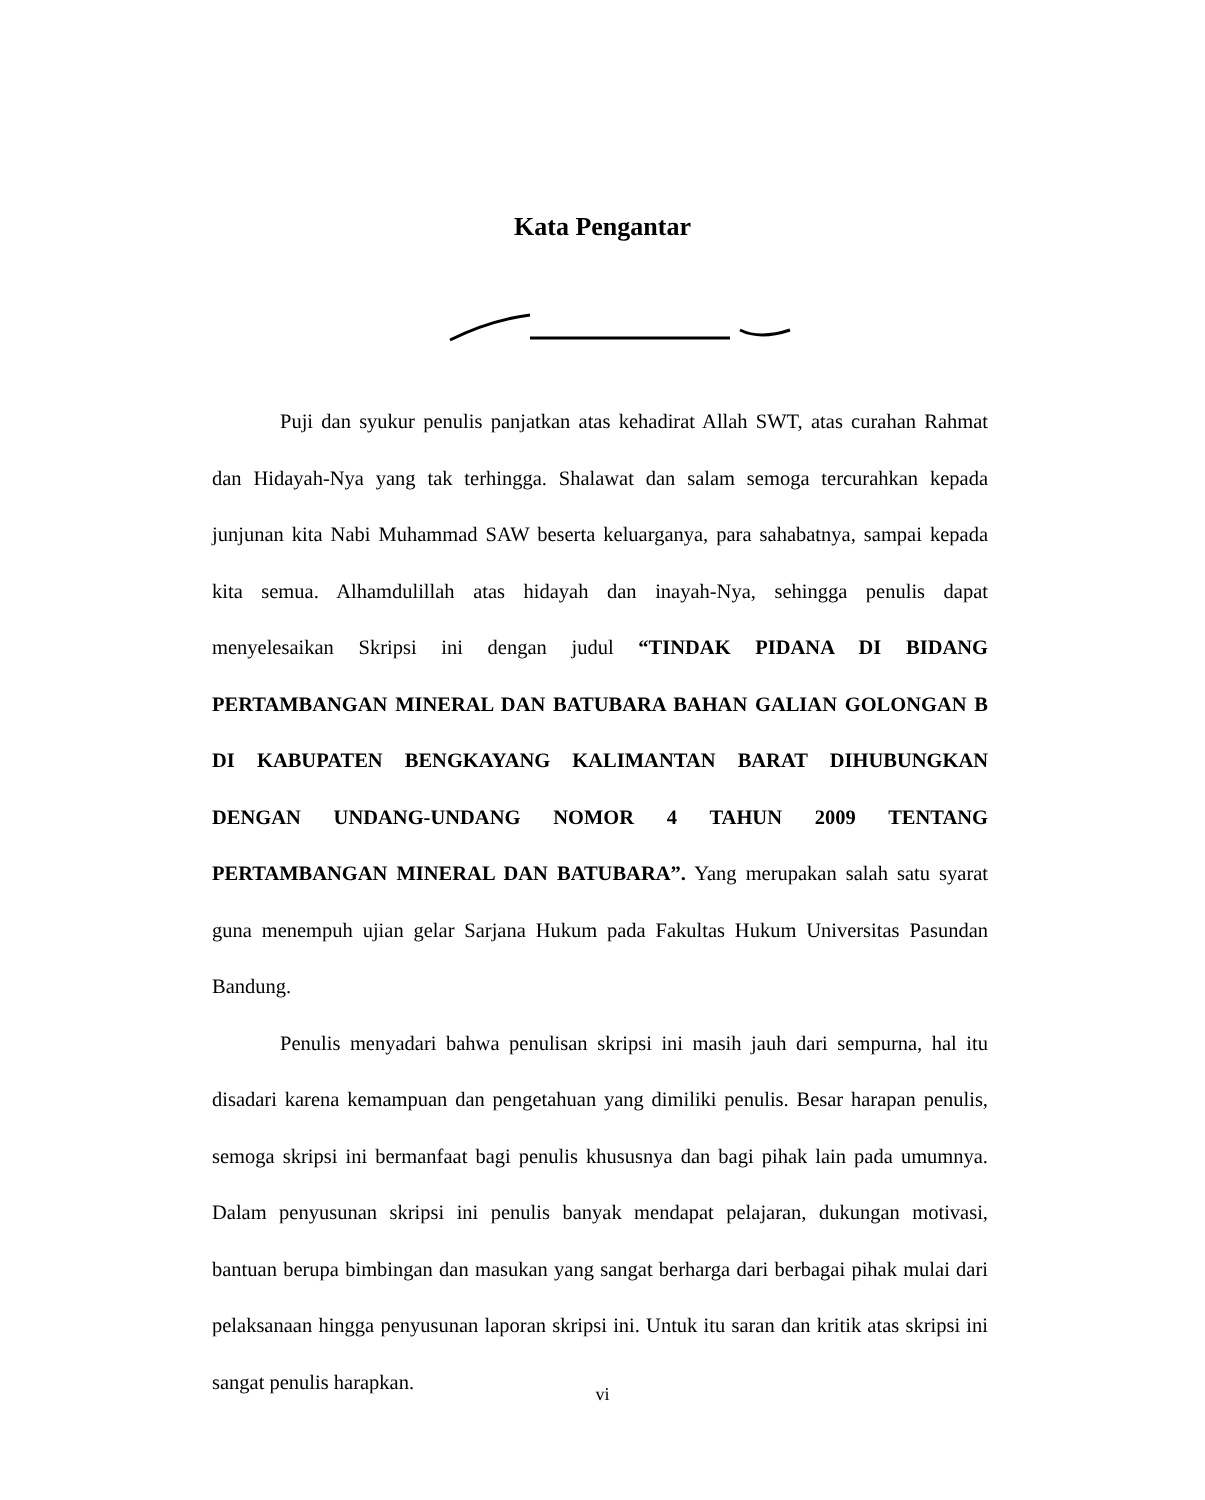Kata Pengantar
Puji dan syukur penulis panjatkan atas kehadirat Allah SWT, atas curahan Rahmat dan Hidayah-Nya yang tak terhingga. Shalawat dan salam semoga tercurahkan kepada junjunan kita Nabi Muhammad SAW beserta keluarganya, para sahabatnya, sampai kepada kita semua. Alhamdulillah atas hidayah dan inayah-Nya, sehingga penulis dapat menyelesaikan Skripsi ini dengan judul “TINDAK PIDANA DI BIDANG PERTAMBANGAN MINERAL DAN BATUBARA BAHAN GALIAN GOLONGAN B DI KABUPATEN BENGKAYANG KALIMANTAN BARAT DIHUBUNGKAN DENGAN UNDANG-UNDANG NOMOR 4 TAHUN 2009 TENTANG PERTAMBANGAN MINERAL DAN BATUBARA”. Yang merupakan salah satu syarat guna menempuh ujian gelar Sarjana Hukum pada Fakultas Hukum Universitas Pasundan Bandung.
Penulis menyadari bahwa penulisan skripsi ini masih jauh dari sempurna, hal itu disadari karena kemampuan dan pengetahuan yang dimiliki penulis. Besar harapan penulis, semoga skripsi ini bermanfaat bagi penulis khususnya dan bagi pihak lain pada umumnya. Dalam penyusunan skripsi ini penulis banyak mendapat pelajaran, dukungan motivasi, bantuan berupa bimbingan dan masukan yang sangat berharga dari berbagai pihak mulai dari pelaksanaan hingga penyusunan laporan skripsi ini. Untuk itu saran dan kritik atas skripsi ini sangat penulis harapkan.
vi